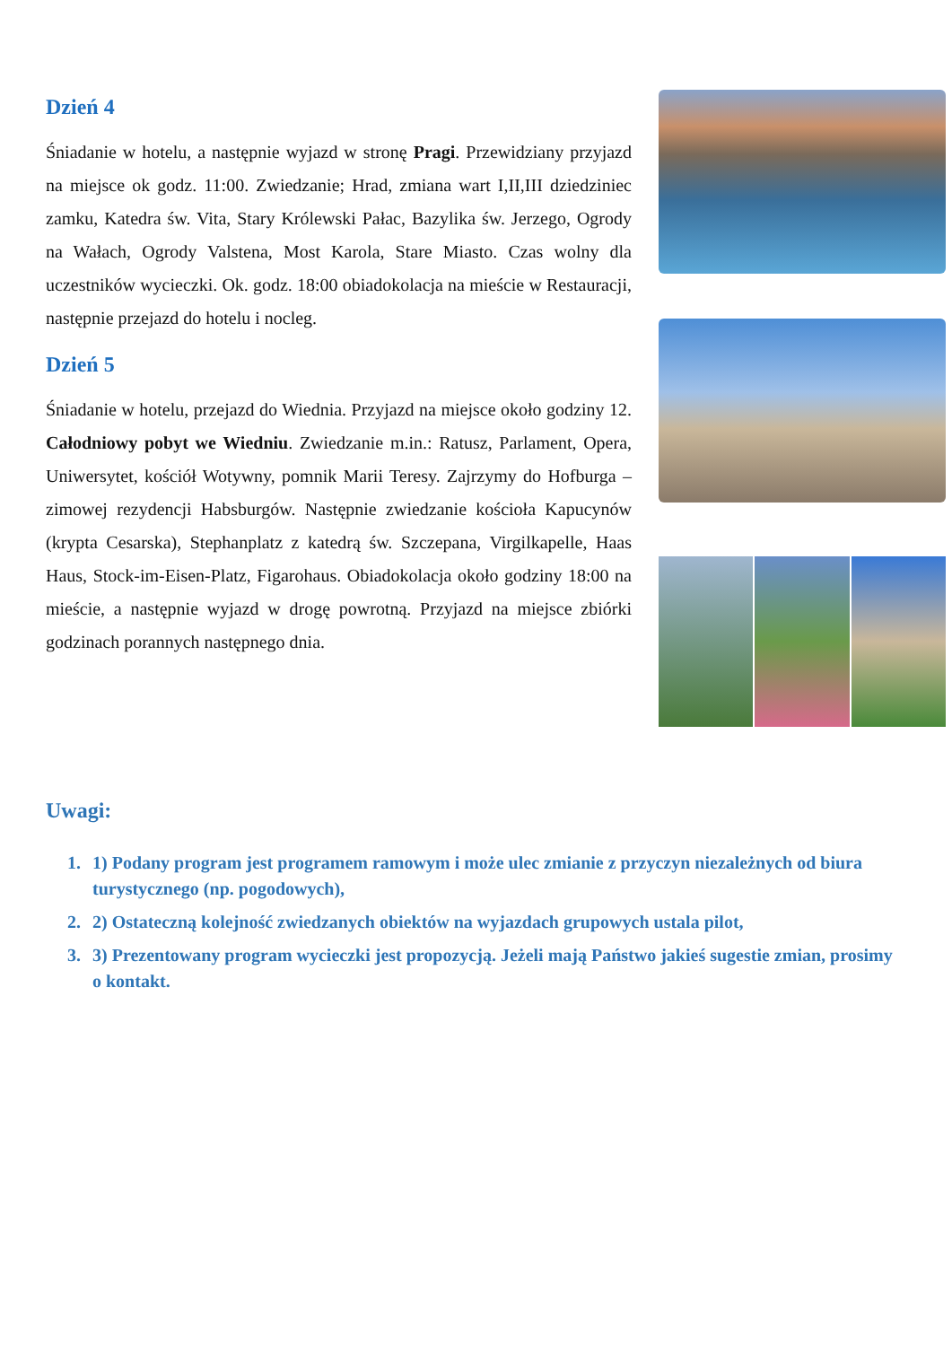Dzień 4
Śniadanie w hotelu, a następnie wyjazd w stronę Pragi. Przewidziany przyjazd na miejsce ok godz. 11:00. Zwiedzanie; Hrad, zmiana wart I,II,III dziedziniec zamku, Katedra św. Vita, Stary Królewski Pałac, Bazylika św. Jerzego, Ogrody na Wałach, Ogrody Valstena, Most Karola, Stare Miasto. Czas wolny dla uczestników wycieczki. Ok. godz. 18:00 obiadokolacja na mieście w Restauracji, następnie przejazd do hotelu i nocleg.
Dzień 5
Śniadanie w hotelu, przejazd do Wiednia. Przyjazd na miejsce około godziny 12. Całodniowy pobyt we Wiedniu. Zwiedzanie m.in.: Ratusz, Parlament, Opera, Uniwersytet, kościół Wotywny, pomnik Marii Teresy. Zajrzymy do Hofburga – zimowej rezydencji Habsburgów. Następnie zwiedzanie kościoła Kapucynów (krypta Cesarska), Stephanplatz z katedrą św. Szczepana, Virgilkapelle, Haas Haus, Stock-im-Eisen-Platz, Figarohaus. Obiadokolacja około godziny 18:00 na mieście, a następnie wyjazd w drogę powrotną. Przyjazd na miejsce zbiórki godzinach porannych następnego dnia.
Uwagi:
1. 1) Podany program jest programem ramowym i może ulec zmianie z przyczyn niezależnych od biura turystycznego (np. pogodowych),
2. 2) Ostateczną kolejność zwiedzanych obiektów na wyjazdach grupowych ustala pilot,
3. 3) Prezentowany program wycieczki jest propozycją. Jeżeli mają Państwo jakieś sugestie zmian, prosimy o kontakt.